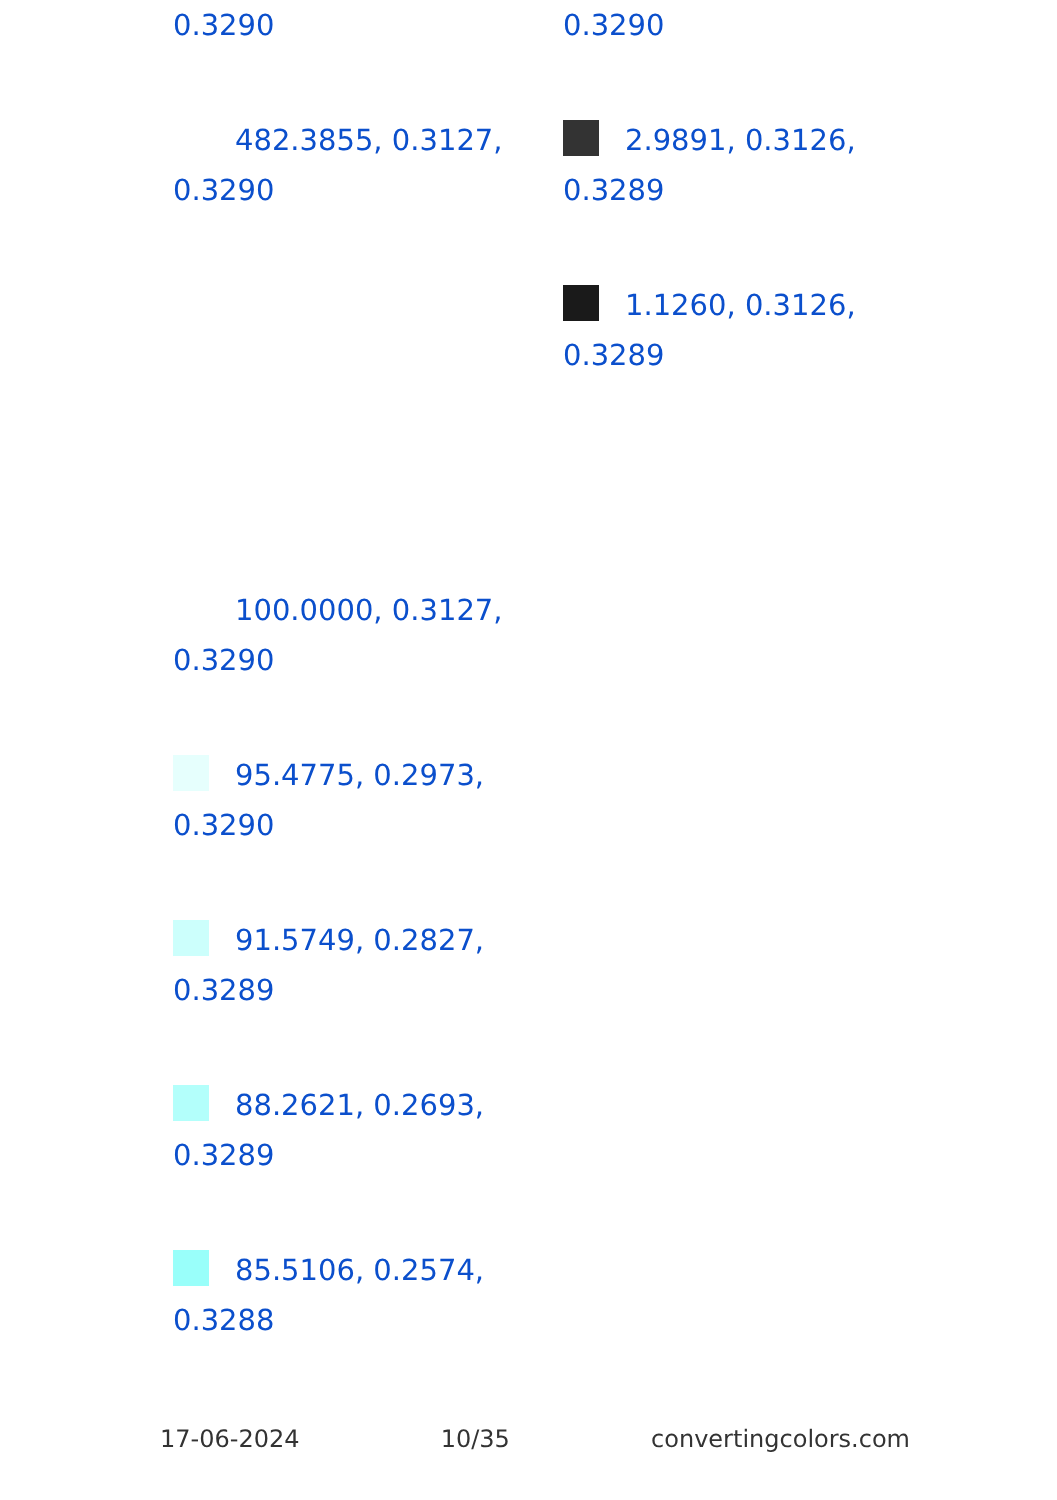0.3290
482.3855, 0.3127, 0.3290
100.0000, 0.3127, 0.3290
95.4775, 0.2973, 0.3290
91.5749, 0.2827, 0.3289
88.2621, 0.2693, 0.3289
85.5106, 0.2574, 0.3288
0.3290
2.9891, 0.3126, 0.3289
1.1260, 0.3126, 0.3289
17-06-2024 10/35 convertingcolors.com